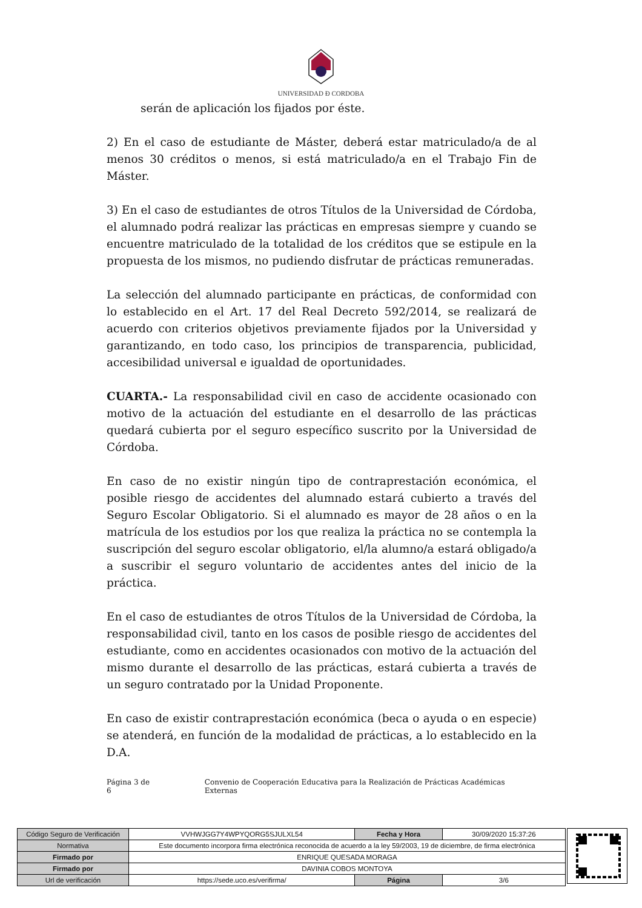UNIVERSIDAD Ð CORDOBA
serán de aplicación los fijados por éste.
2) En el caso de estudiante de Máster, deberá estar matriculado/a de al menos 30 créditos o menos, si está matriculado/a en el Trabajo Fin de Máster.
3) En el caso de estudiantes de otros Títulos de la Universidad de Córdoba, el alumnado podrá realizar las prácticas en empresas siempre y cuando se encuentre matriculado de la totalidad de los créditos que se estipule en la propuesta de los mismos, no pudiendo disfrutar de prácticas remuneradas.
La selección del alumnado participante en prácticas, de conformidad con lo establecido en el Art. 17 del Real Decreto 592/2014, se realizará de acuerdo con criterios objetivos previamente fijados por la Universidad y garantizando, en todo caso, los principios de transparencia, publicidad, accesibilidad universal e igualdad de oportunidades.
CUARTA.- La responsabilidad civil en caso de accidente ocasionado con motivo de la actuación del estudiante en el desarrollo de las prácticas quedará cubierta por el seguro específico suscrito por la Universidad de Córdoba.
En caso de no existir ningún tipo de contraprestación económica, el posible riesgo de accidentes del alumnado estará cubierto a través del Seguro Escolar Obligatorio. Si el alumnado es mayor de 28 años o en la matrícula de los estudios por los que realiza la práctica no se contempla la suscripción del seguro escolar obligatorio, el/la alumno/a estará obligado/a a suscribir el seguro voluntario de accidentes antes del inicio de la práctica.
En el caso de estudiantes de otros Títulos de la Universidad de Córdoba, la responsabilidad civil, tanto en los casos de posible riesgo de accidentes del estudiante, como en accidentes ocasionados con motivo de la actuación del mismo durante el desarrollo de las prácticas, estará cubierta a través de un seguro contratado por la Unidad Proponente.
En caso de existir contraprestación económica (beca o ayuda o en especie) se atenderá, en función de la modalidad de prácticas, a lo establecido en la D.A.
Página 3 de 6 Convenio de Cooperación Educativa para la Realización de Prácticas Académicas Externas
| Código Seguro de Verificación | VVHWJGG7Y4WPYQORG5SJULXL54 | Fecha y Hora | 30/09/2020 15:37:26 |
| Normativa | Este documento incorpora firma electrónica reconocida de acuerdo a la ley 59/2003, 19 de diciembre, de firma electrónica | | |
| Firmado por | ENRIQUE QUESADA MORAGA | | |
| Firmado por | DAVINIA COBOS MONTOYA | | |
| Url de verificación | https://sede.uco.es/verifirma/ | Página | 3/6 |